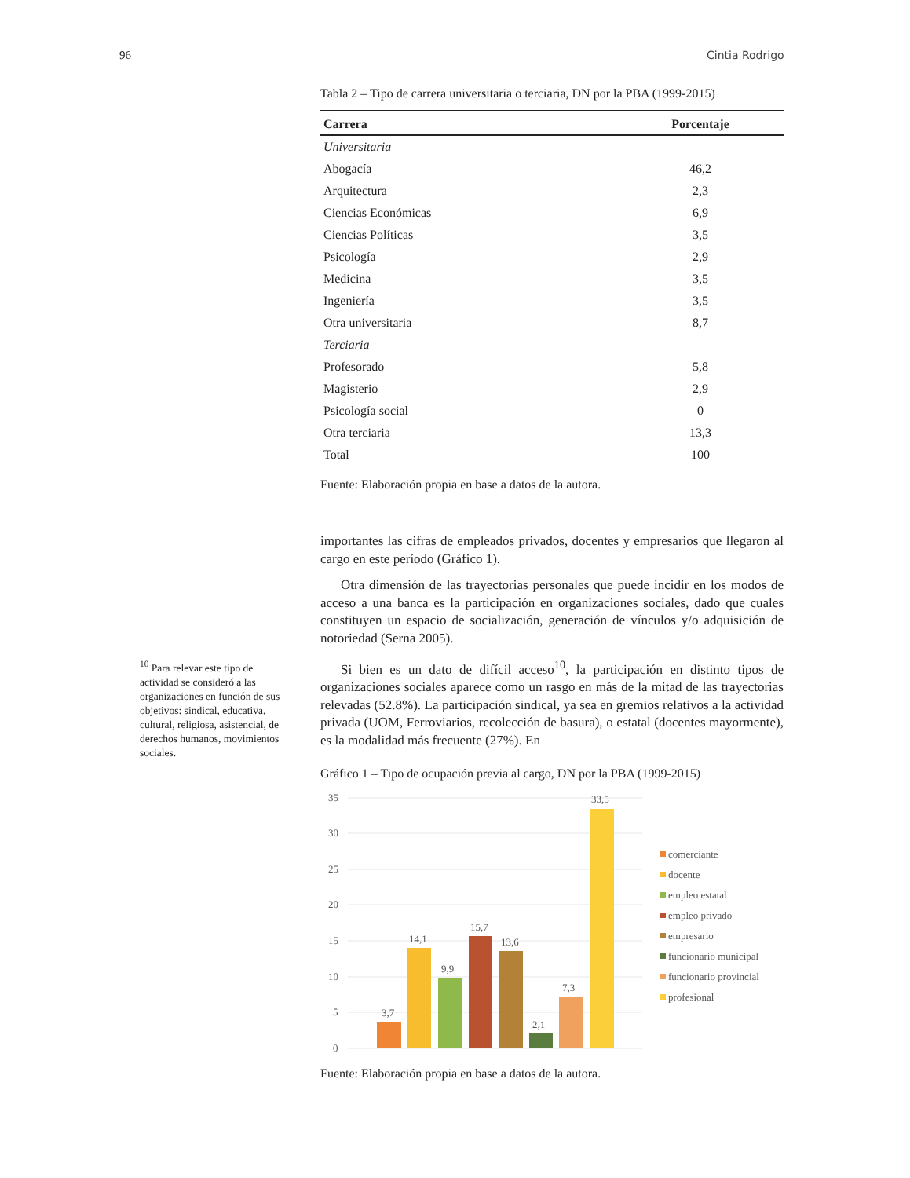96 Cintia Rodrigo
Tabla 2 – Tipo de carrera universitaria o terciaria, DN por la PBA (1999-2015)
| Carrera | Porcentaje |
| --- | --- |
| Universitaria | |
| Abogacía | 46,2 |
| Arquitectura | 2,3 |
| Ciencias Económicas | 6,9 |
| Ciencias Políticas | 3,5 |
| Psicología | 2,9 |
| Medicina | 3,5 |
| Ingeniería | 3,5 |
| Otra universitaria | 8,7 |
| Terciaria | |
| Profesorado | 5,8 |
| Magisterio | 2,9 |
| Psicología social | 0 |
| Otra terciaria | 13,3 |
| Total | 100 |
Fuente: Elaboración propia en base a datos de la autora.
importantes las cifras de empleados privados, docentes y empresarios que llegaron al cargo en este período (Gráfico 1).
Otra dimensión de las trayectorias personales que puede incidir en los modos de acceso a una banca es la participación en organizaciones sociales, dado que cuales constituyen un espacio de socialización, generación de víncu­los y/o adquisición de notoriedad (Serna 2005).
Si bien es un dato de difícil acceso<sup>10</sup>, la participación en distinto tipos de organizaciones sociales aparece como un rasgo en más de la mitad de las trayectorias relevadas (52.8%). La participación sindical, ya sea en gremios relativos a la actividad privada (UOM, Ferroviarios, recolección de basura), o estatal (docentes mayormente), es la modalidad más frecuente (27%). En
Gráfico 1 – Tipo de ocupación previa al cargo, DN por la PBA (1999-2015)
35
30
25
20
15
10
5
0
3,7
14,1
9,9
15,7
13,6
2,1
7,3
33,5
comerciante
docente
empleo estatal
empleo privado
empresario
funcionario municipal
funcionario provincial
profesional
Fuente: Elaboración propia en base a datos de la autora.
<sup>10</sup> Para relevar este tipo de actividad se consideró a las organizaciones en función de sus objetivos: sindical, educativa, cultural, religiosa, asistencial, de derechos humanos, movimientos sociales.